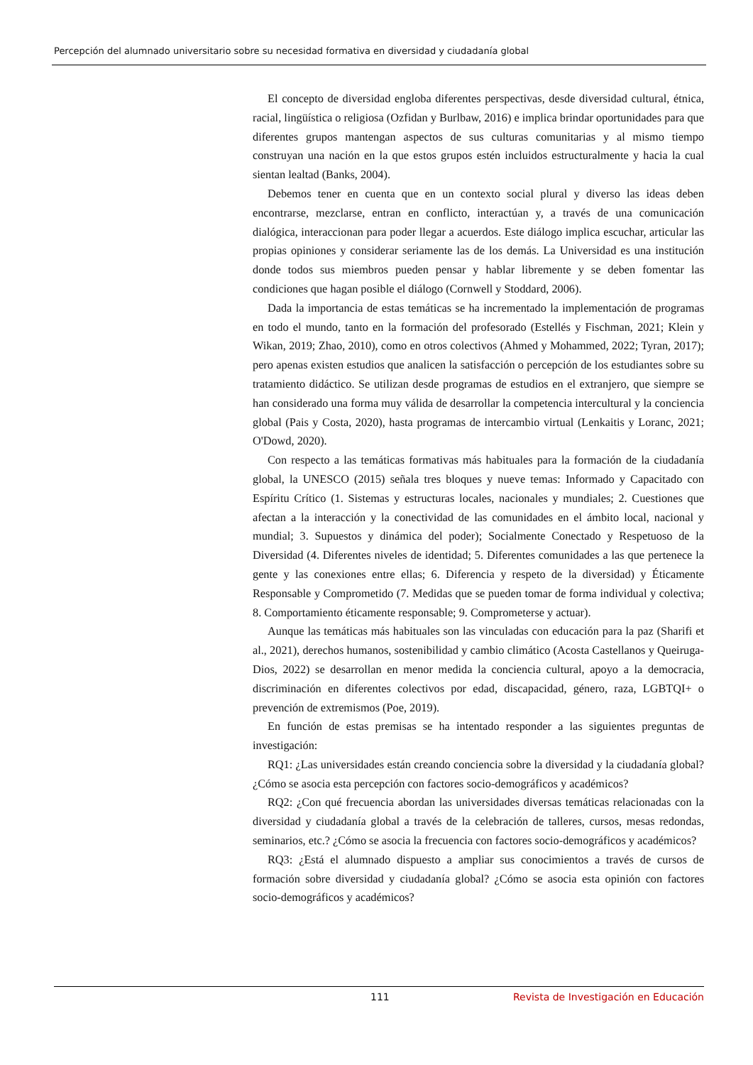Percepción del alumnado universitario sobre su necesidad formativa en diversidad y ciudadanía global
El concepto de diversidad engloba diferentes perspectivas, desde diversidad cultural, étnica, racial, lingüística o religiosa (Ozfidan y Burlbaw, 2016) e implica brindar oportunidades para que diferentes grupos mantengan aspectos de sus culturas comunitarias y al mismo tiempo construyan una nación en la que estos grupos estén incluidos estructuralmente y hacia la cual sientan lealtad (Banks, 2004).
Debemos tener en cuenta que en un contexto social plural y diverso las ideas deben encontrarse, mezclarse, entran en conflicto, interactúan y, a través de una comunicación dialógica, interaccionan para poder llegar a acuerdos. Este diálogo implica escuchar, articular las propias opiniones y considerar seriamente las de los demás. La Universidad es una institución donde todos sus miembros pueden pensar y hablar libremente y se deben fomentar las condiciones que hagan posible el diálogo (Cornwell y Stoddard, 2006).
Dada la importancia de estas temáticas se ha incrementado la implementación de programas en todo el mundo, tanto en la formación del profesorado (Estellés y Fischman, 2021; Klein y Wikan, 2019; Zhao, 2010), como en otros colectivos (Ahmed y Mohammed, 2022; Tyran, 2017); pero apenas existen estudios que analicen la satisfacción o percepción de los estudiantes sobre su tratamiento didáctico. Se utilizan desde programas de estudios en el extranjero, que siempre se han considerado una forma muy válida de desarrollar la competencia intercultural y la conciencia global (Pais y Costa, 2020), hasta programas de intercambio virtual (Lenkaitis y Loranc, 2021; O'Dowd, 2020).
Con respecto a las temáticas formativas más habituales para la formación de la ciudadanía global, la UNESCO (2015) señala tres bloques y nueve temas: Informado y Capacitado con Espíritu Crítico (1. Sistemas y estructuras locales, nacionales y mundiales; 2. Cuestiones que afectan a la interacción y la conectividad de las comunidades en el ámbito local, nacional y mundial; 3. Supuestos y dinámica del poder); Socialmente Conectado y Respetuoso de la Diversidad (4. Diferentes niveles de identidad; 5. Diferentes comunidades a las que pertenece la gente y las conexiones entre ellas; 6. Diferencia y respeto de la diversidad) y Éticamente Responsable y Comprometido (7. Medidas que se pueden tomar de forma individual y colectiva; 8. Comportamiento éticamente responsable; 9. Comprometerse y actuar).
Aunque las temáticas más habituales son las vinculadas con educación para la paz (Sharifi et al., 2021), derechos humanos, sostenibilidad y cambio climático (Acosta Castellanos y Queiruga-Dios, 2022) se desarrollan en menor medida la conciencia cultural, apoyo a la democracia, discriminación en diferentes colectivos por edad, discapacidad, género, raza, LGBTQI+ o prevención de extremismos (Poe, 2019).
En función de estas premisas se ha intentado responder a las siguientes preguntas de investigación:
RQ1: ¿Las universidades están creando conciencia sobre la diversidad y la ciudadanía global? ¿Cómo se asocia esta percepción con factores socio-demográficos y académicos?
RQ2: ¿Con qué frecuencia abordan las universidades diversas temáticas relacionadas con la diversidad y ciudadanía global a través de la celebración de talleres, cursos, mesas redondas, seminarios, etc.? ¿Cómo se asocia la frecuencia con factores socio-demográficos y académicos?
RQ3: ¿Está el alumnado dispuesto a ampliar sus conocimientos a través de cursos de formación sobre diversidad y ciudadanía global? ¿Cómo se asocia esta opinión con factores socio-demográficos y académicos?
111 Revista de Investigación en Educación